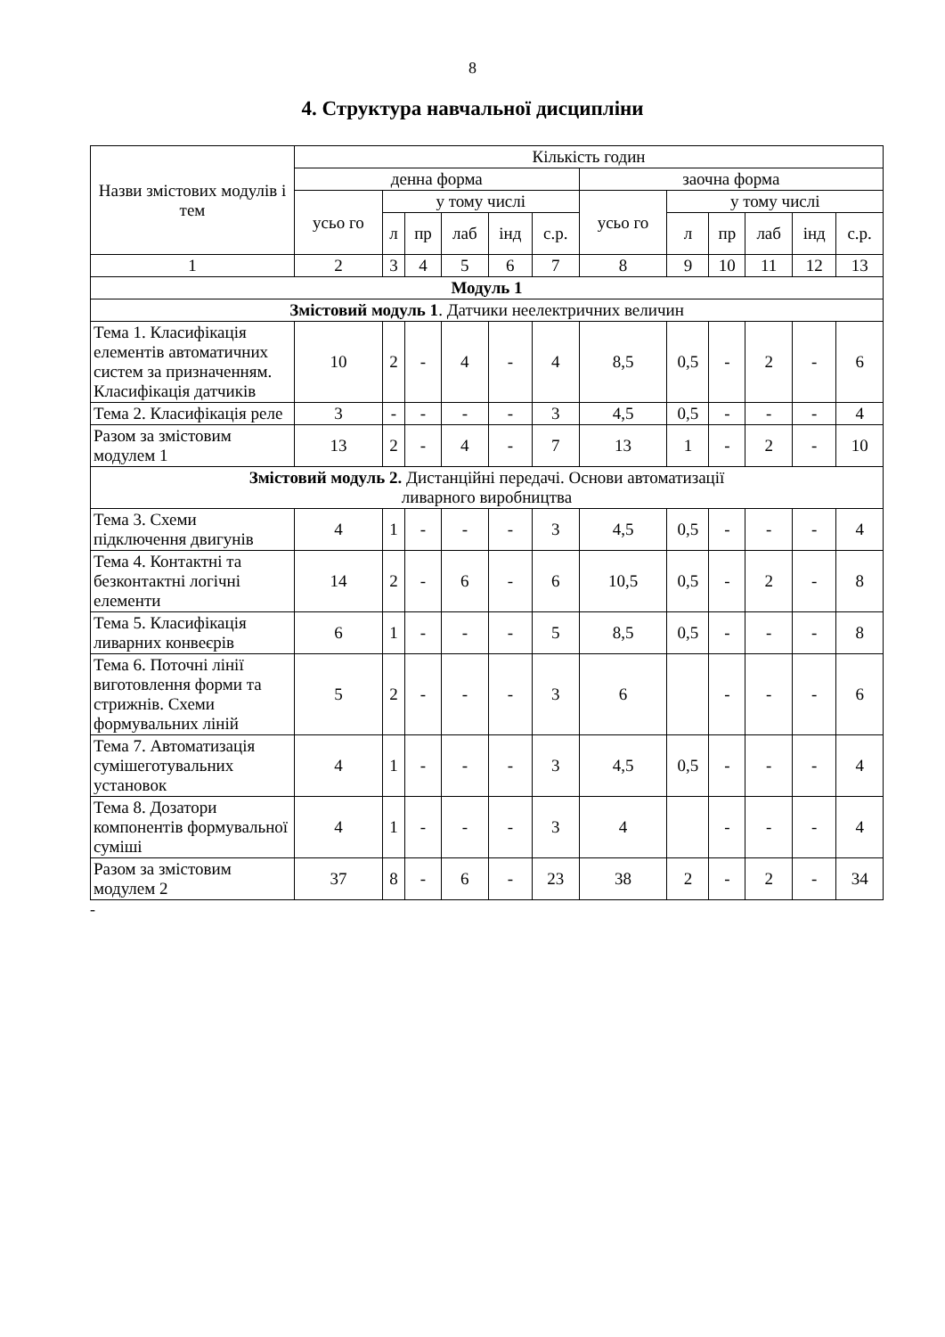8
4. Структура навчальної дисципліни
| Назви змістових модулів і тем | Кількість годин | | | | | | | | | | | |
| --- | --- | --- | --- | --- | --- | --- | --- | --- | --- | --- | --- | --- |
| | денна форма | | | | | | заочна форма | | | | | |
| | усьо го | у тому числі | | | | | усьо го | у тому числі | | | | |
| | | л | пр | лаб | інд | с.р. | | л | пр | лаб | інд | с.р. |
| 1 | 2 | 3 | 4 | 5 | 6 | 7 | 8 | 9 | 10 | 11 | 12 | 13 |
| Модуль 1 | | | | | | | | | | | | |
| Змістовий модуль 1 . Датчики неелектричних величин | | | | | | | | | | | | |
| Тема 1. Класифікація елементів автоматичних систем за призначенням. Класифікація датчиків | 10 | 2 | - | 4 | - | 4 | 8,5 | 0,5 | - | 2 | - | 6 |
| Тема 2. Класифікація реле | 3 | - | - | - | - | 3 | 4,5 | 0,5 | - | - | - | 4 |
| Разом за змістовим модулем 1 | 13 | 2 | - | 4 | - | 7 | 13 | 1 | - | 2 | - | 10 |
| Змістовий модуль 2. Дистанційні передачі. Основи автоматизації ливарного виробництва | | | | | | | | | | | | |
| Тема 3. Схеми підключення двигунів | 4 | 1 | - | - | - | 3 | 4,5 | 0,5 | - | - | - | 4 |
| Тема 4. Контактні та безконтактні логічні елементи | 14 | 2 | - | 6 | - | 6 | 10,5 | 0,5 | - | 2 | - | 8 |
| Тема 5. Класифікація ливарних конвеєрів | 6 | 1 | - | - | - | 5 | 8,5 | 0,5 | - | - | - | 8 |
| Тема 6. Поточні лінії виготовлення форми та стрижнів. Схеми формувальних ліній | 5 | 2 | - | - | - | 3 | 6 | | - | - | - | 6 |
| Тема 7. Автоматизація сумішеготувальних установок | 4 | 1 | - | - | - | 3 | 4,5 | 0,5 | - | - | - | 4 |
| Тема 8. Дозатори компонентів формувальної суміші | 4 | 1 | - | - | - | 3 | 4 | | - | - | - | 4 |
| Разом за змістовим модулем 2 | 37 | 8 | - | 6 | - | 23 | 38 | 2 | - | 2 | - | 34 |
-